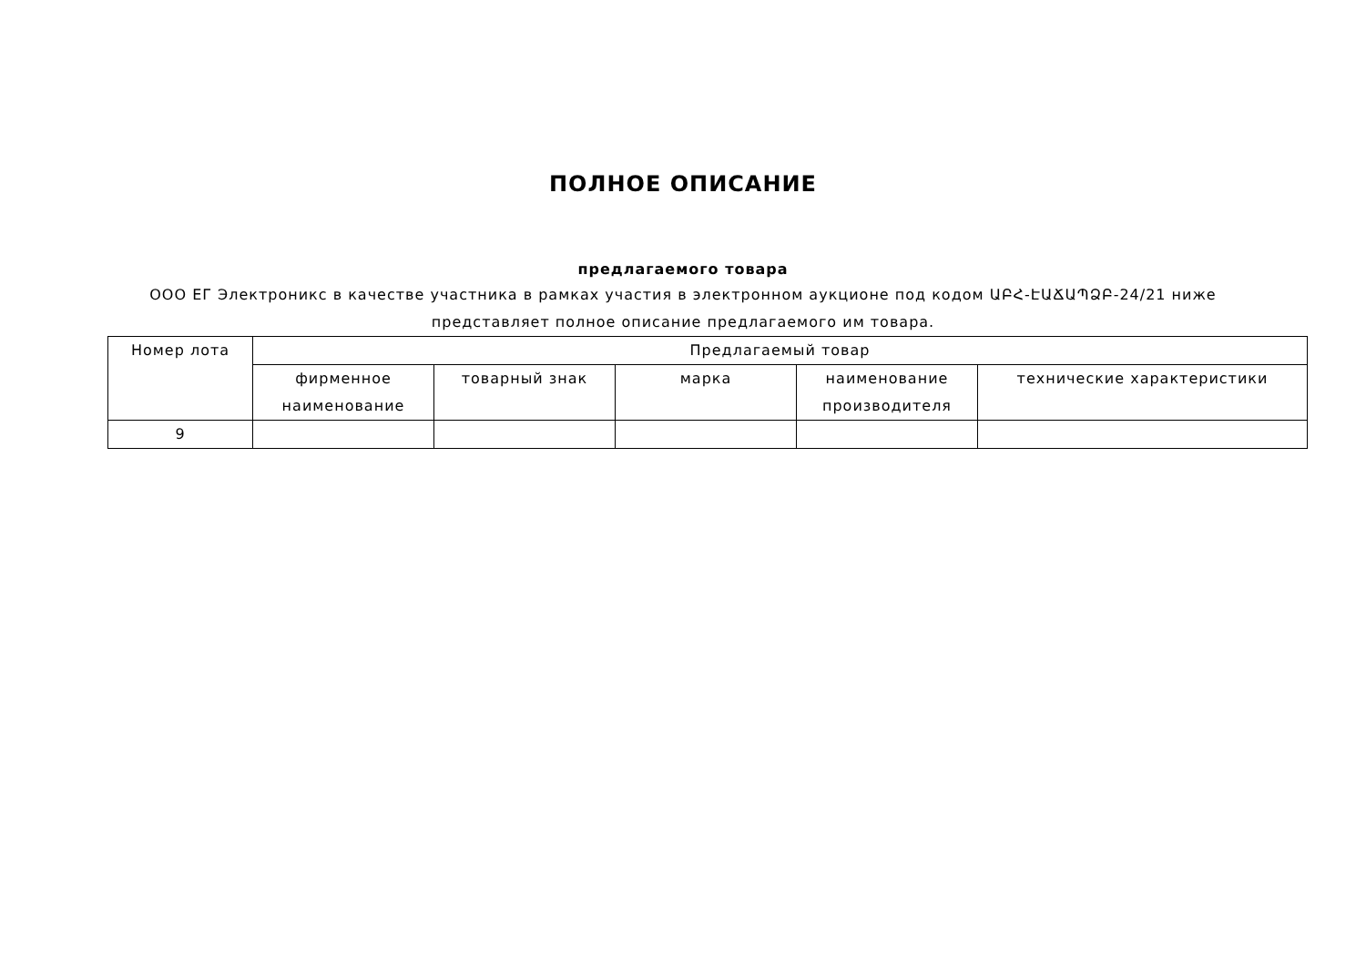ПОЛНОЕ ОПИСАНИЕ
предлагаемого товара
ООО ЕГ Электроникс в качестве участника в рамках участия в электронном аукционе под кодом ԱԲՀ-ԷԱՃԱՊՁԲ-24/21 ниже представляет полное описание предлагаемого им товара.
| Номер лота | Предлагаемый товар | | | | |
| --- | --- | --- | --- | --- | --- |
| | фирменное наименование | товарный знак | марка | наименование производителя | технические характеристики |
| 9 | | | | | |